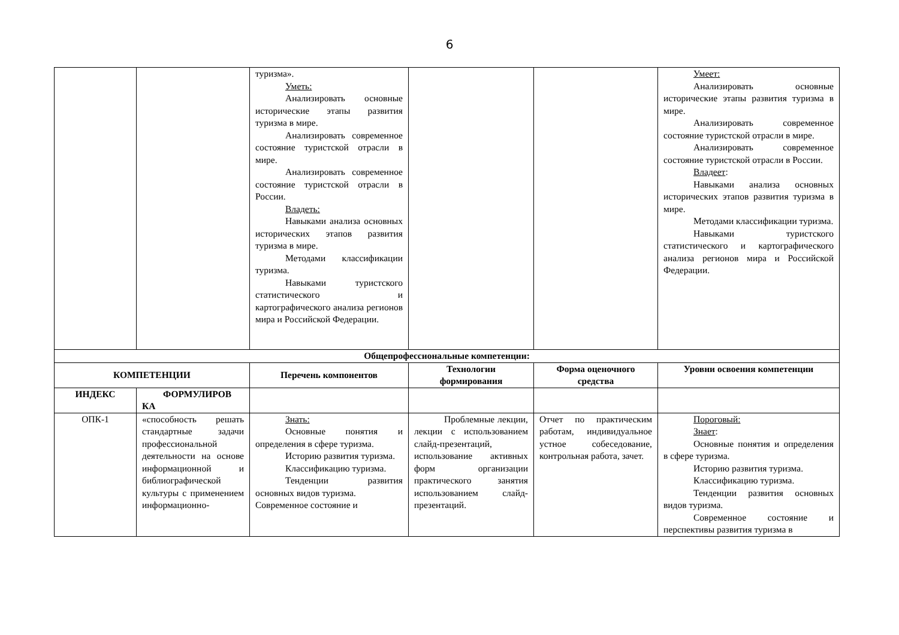6
| | | туризма». Уметь: Анализировать основные исторические этапы развития туризма в мире. Анализировать современное состояние туристской отрасли в мире. Анализировать современное состояние туристской отрасли в России. Владеть: Навыками анализа основных исторических этапов развития туризма в мире. Методами классификации туризма. Навыками туристского статистического и картографического анализа регионов мира и Российской Федерации. | | | Умеет: Анализировать основные исторические этапы развития туризма в мире. Анализировать современное состояние туристской отрасли в мире. Анализировать современное состояние туристской отрасли в России. Владеет : Навыками анализа основных исторических этапов развития туризма в мире. Методами классификации туризма. Навыками туристского статистического и картографического анализа регионов мира и Российской Федерации. |
| Общепрофессиональные компетенции: | | | | | |
| КОМПЕТЕНЦИИ | | Перечень компонентов | Технологии формирования | Форма оценочного средства | Уровни освоения компетенции |
| ИНДЕКС | ФОРМУЛИРОВ КА | | | | |
| ОПК-1 | «способность решать стандартные задачи профессиональной деятельности на основе информационной и библиографической культуры с применением информационно- | Знать: Основные понятия и определения в сфере туризма. Историю развития туризма. Классификацию туризма. Тенденции развития основных видов туризма. Современное состояние и | Проблемные лекции, лекции с использованием слайд-презентаций, использование активных форм организации практического занятия использованием слайд-презентаций. | Отчет по практическим работам, индивидуальное устное собеседование, контрольная работа, зачет. | Пороговый: Знает : Основные понятия и определения в сфере туризма. Историю развития туризма. Классификацию туризма. Тенденции развития основных видов туризма. Современное состояние и перспективы развития туризма в |